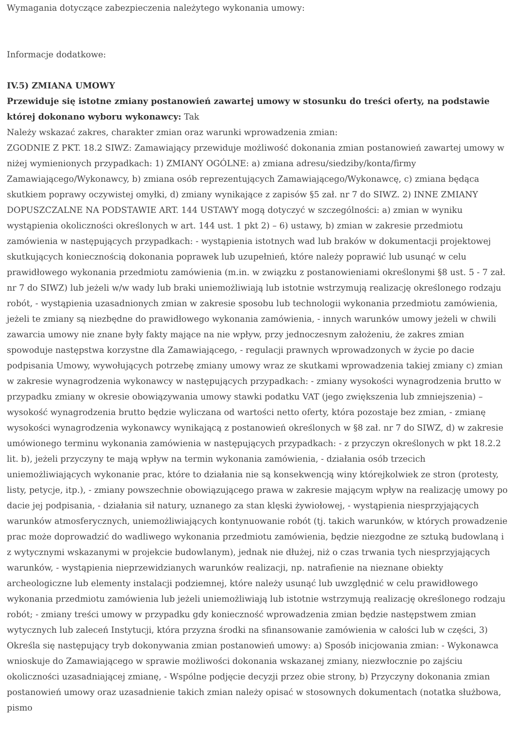Wymagania dotyczące zabezpieczenia należytego wykonania umowy:
Informacje dodatkowe:
IV.5) ZMIANA UMOWY
Przewiduje się istotne zmiany postanowień zawartej umowy w stosunku do treści oferty, na podstawie której dokonano wyboru wykonawcy: Tak
Należy wskazać zakres, charakter zmian oraz warunki wprowadzenia zmian:
ZGODNIE Z PKT. 18.2 SIWZ: Zamawiający przewiduje możliwość dokonania zmian postanowień zawartej umowy w niżej wymienionych przypadkach: 1) ZMIANY OGÓLNE: a) zmiana adresu/siedziby/konta/firmy Zamawiającego/Wykonawcy, b) zmiana osób reprezentujących Zamawiającego/Wykonawcę, c) zmiana będąca skutkiem poprawy oczywistej omyłki, d) zmiany wynikające z zapisów §5 zał. nr 7 do SIWZ. 2) INNE ZMIANY DOPUSZCZALNE NA PODSTAWIE ART. 144 USTAWY mogą dotyczyć w szczególności: a) zmian w wyniku wystąpienia okoliczności określonych w art. 144 ust. 1 pkt 2) – 6) ustawy, b) zmian w zakresie przedmiotu zamówienia w następujących przypadkach: - wystąpienia istotnych wad lub braków w dokumentacji projektowej skutkujących koniecznością dokonania poprawek lub uzupełnień, które należy poprawić lub usunąć w celu prawidłowego wykonania przedmiotu zamówienia (m.in. w związku z postanowieniami określonymi §8 ust. 5 - 7 zał. nr 7 do SIWZ) lub jeżeli w/w wady lub braki uniemożliwiają lub istotnie wstrzymują realizację określonego rodzaju robót, - wystąpienia uzasadnionych zmian w zakresie sposobu lub technologii wykonania przedmiotu zamówienia, jeżeli te zmiany są niezbędne do prawidłowego wykonania zamówienia, - innych warunków umowy jeżeli w chwili zawarcia umowy nie znane były fakty mające na nie wpływ, przy jednoczesnym założeniu, że zakres zmian spowoduje następstwa korzystne dla Zamawiającego, - regulacji prawnych wprowadzonych w życie po dacie podpisania Umowy, wywołujących potrzebę zmiany umowy wraz ze skutkami wprowadzenia takiej zmiany c) zmian w zakresie wynagrodzenia wykonawcy w następujących przypadkach: - zmiany wysokości wynagrodzenia brutto w przypadku zmiany w okresie obowiązywania umowy stawki podatku VAT (jego zwiększenia lub zmniejszenia) – wysokość wynagrodzenia brutto będzie wyliczana od wartości netto oferty, która pozostaje bez zmian, - zmianę wysokości wynagrodzenia wykonawcy wynikającą z postanowień określonych w §8 zał. nr 7 do SIWZ, d) w zakresie umówionego terminu wykonania zamówienia w następujących przypadkach: - z przyczyn określonych w pkt 18.2.2 lit. b), jeżeli przyczyny te mają wpływ na termin wykonania zamówienia, - działania osób trzecich uniemożliwiających wykonanie prac, które to działania nie są konsekwencją winy którejkolwiek ze stron (protesty, listy, petycje, itp.), - zmiany powszechnie obowiązującego prawa w zakresie mającym wpływ na realizację umowy po dacie jej podpisania, - działania sił natury, uznanego za stan klęski żywiołowej, - wystąpienia niesprzyjających warunków atmosferycznych, uniemożliwiających kontynuowanie robót (tj. takich warunków, w których prowadzenie prac może doprowadzić do wadliwego wykonania przedmiotu zamówienia, będzie niezgodne ze sztuką budowlaną i z wytycznymi wskazanymi w projekcie budowlanym), jednak nie dłużej, niż o czas trwania tych niesprzyjających warunków, - wystąpienia nieprzewidzianych warunków realizacji, np. natrafienie na nieznane obiekty archeologiczne lub elementy instalacji podziemnej, które należy usunąć lub uwzględnić w celu prawidłowego wykonania przedmiotu zamówienia lub jeżeli uniemożliwiają lub istotnie wstrzymują realizację określonego rodzaju robót; - zmiany treści umowy w przypadku gdy konieczność wprowadzenia zmian będzie następstwem zmian wytycznych lub zaleceń Instytucji, która przyzna środki na sfinansowanie zamówienia w całości lub w części, 3) Określa się następujący tryb dokonywania zmian postanowień umowy: a) Sposób inicjowania zmian: - Wykonawca wnioskuje do Zamawiającego w sprawie możliwości dokonania wskazanej zmiany, niezwłocznie po zajściu okoliczności uzasadniającej zmianę, - Wspólne podjęcie decyzji przez obie strony, b) Przyczyny dokonania zmian postanowień umowy oraz uzasadnienie takich zmian należy opisać w stosownych dokumentach (notatka służbowa, pismo